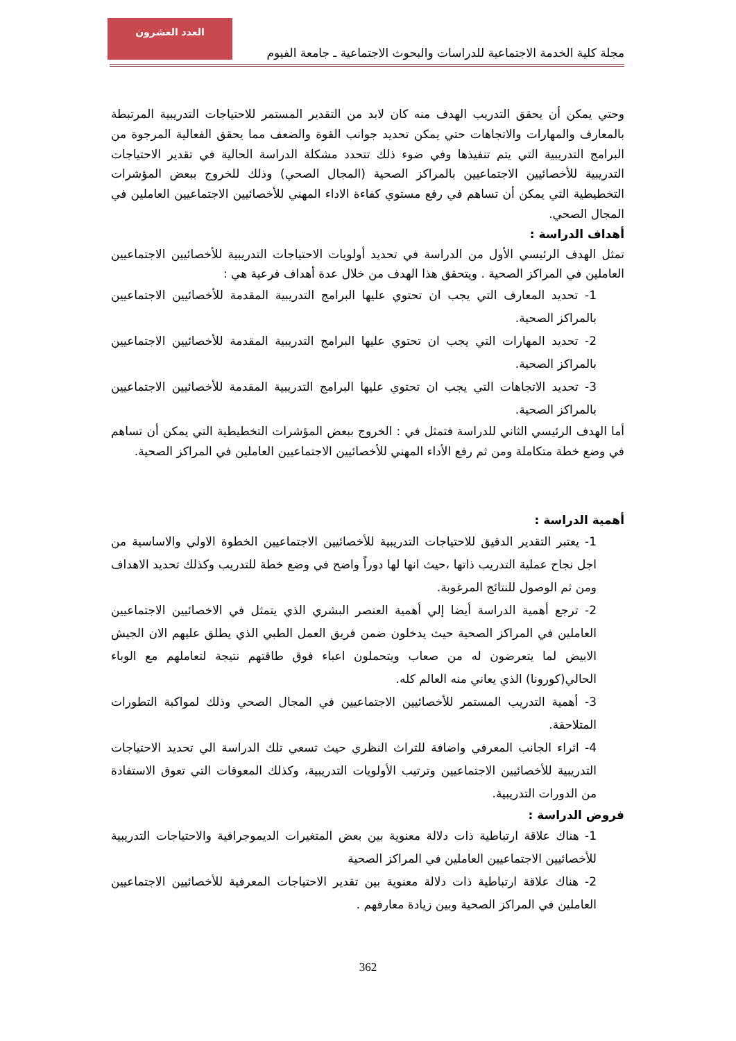مجلة كلية الخدمة الاجتماعية للدراسات والبحوث الاجتماعية ـ جامعة الفيوم
العدد العشرون
وحتي يمكن أن يحقق التدريب الهدف منه كان لابد من التقدير المستمر للاحتياجات التدريبية المرتبطة بالمعارف والمهارات والاتجاهات حتي يمكن تحديد جوانب القوة والضعف مما يحقق الفعالية المرجوة من البرامج التدريبية التي يتم تنفيذها وفي ضوء ذلك تتحدد مشكلة الدراسة الحالية في تقدير الاحتياجات التدريبية للأخصائيين الاجتماعيين بالمراكز الصحية (المجال الصحي) وذلك للخروج ببعض المؤشرات التخطيطية التي يمكن أن تساهم في رفع مستوي كفاءة الاداء المهني للأخصائيين الاجتماعيين العاملين في المجال الصحي.
أهداف الدراسة :
تمثل الهدف الرئيسي الأول من الدراسة في تحديد أولويات الاحتياجات التدريبية للأخصائيين الاجتماعيين العاملين في المراكز الصحية . ويتحقق هذا الهدف من خلال عدة أهداف فرعية هي :
1- تحديد المعارف التي يجب ان تحتوي عليها البرامج التدريبية المقدمة للأخصائيين الاجتماعيين بالمراكز الصحية.
2- تحديد المهارات التي يجب ان تحتوي عليها البرامج التدريبية المقدمة للأخصائيين الاجتماعيين بالمراكز الصحية.
3- تحديد الاتجاهات التي يجب ان تحتوي عليها البرامج التدريبية المقدمة للأخصائيين الاجتماعيين بالمراكز الصحية.
أما الهدف الرئيسي الثاني للدراسة فتمثل في : الخروج ببعض المؤشرات التخطيطية التي يمكن أن تساهم في وضع خطة متكاملة ومن ثم رفع الأداء المهني للأخصائيين الاجتماعيين العاملين في المراكز الصحية.
أهمية الدراسة :
1- يعتبر التقدير الدقيق للاحتياجات التدريبية للأخصائيين الاجتماعيين الخطوة الاولي والاساسية من اجل نجاح عملية التدريب ذاتها ،حيث انها لها دوراً واضح في وضع خطة للتدريب وكذلك تحديد الاهداف ومن ثم الوصول للنتائج المرغوبة.
2- ترجع أهمية الدراسة أيضا إلي أهمية العنصر البشري الذي يتمثل في الاخصائيين الاجتماعيين العاملين في المراكز الصحية حيث يدخلون ضمن فريق العمل الطبي الذي يطلق عليهم الان الجيش الابيض لما يتعرضون له من صعاب ويتحملون اعباء فوق طاقتهم نتيجة لتعاملهم مع الوباء الحالي(كورونا) الذي يعاني منه العالم كله.
3- أهمية التدريب المستمر للأخصائيين الاجتماعيين في المجال الصحي وذلك لمواكبة التطورات المتلاحقة.
4- اثراء الجانب المعرفي واضافة للتراث النظري حيث تسعي تلك الدراسة الي تحديد الاحتياجات التدريبية للأخصائيين الاجتماعيين وترتيب الأولويات التدريبية، وكذلك المعوقات التي تعوق الاستفادة من الدورات التدريبية.
فروض الدراسة :
1- هناك علاقة ارتباطية ذات دلالة معنوية بين بعض المتغيرات الديموجرافية والاحتياجات التدريبية للأخصائيين الاجتماعيين العاملين في المراكز الصحية
2- هناك علاقة ارتباطية ذات دلالة معنوية بين تقدير الاحتياجات المعرفية للأخصائيين الاجتماعيين العاملين في المراكز الصحية وبين زيادة معارفهم .
362